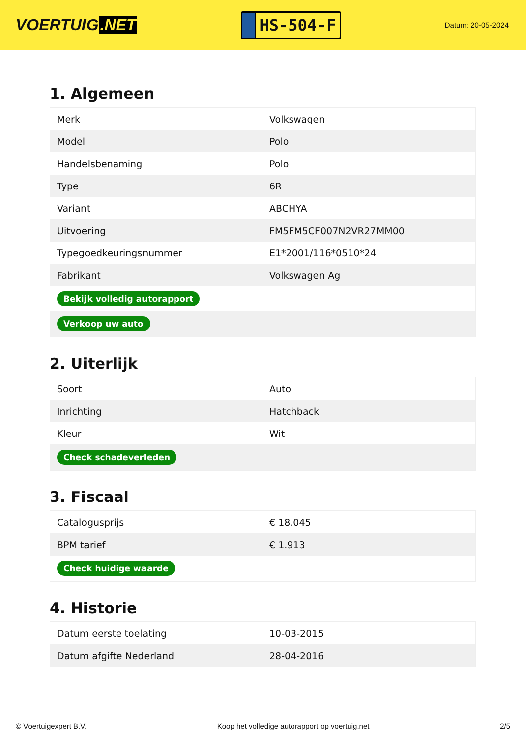VOERTUIG.NET
HS-504-F
Datum: 20-05-2024
1. Algemeen
| Merk | Volkswagen |
| Model | Polo |
| Handelsbenaming | Polo |
| Type | 6R |
| Variant | ABCHYA |
| Uitvoering | FM5FM5CF007N2VR27MM00 |
| Typegoedkeuringsnummer | E1*2001/116*0510*24 |
| Fabrikant | Volkswagen Ag |
| Bekijk volledig autorapport | |
| Verkoop uw auto | |
2. Uiterlijk
| Soort | Auto |
| Inrichting | Hatchback |
| Kleur | Wit |
| Check schadeverleden | |
3. Fiscaal
| Catalogusprijs | € 18.045 |
| BPM tarief | € 1.913 |
| Check huidige waarde | |
4. Historie
| Datum eerste toelating | 10-03-2015 |
| Datum afgifte Nederland | 28-04-2016 |
© Voertuigexpert B.V. Koop het volledige autorapport op voertuig.net 2/5